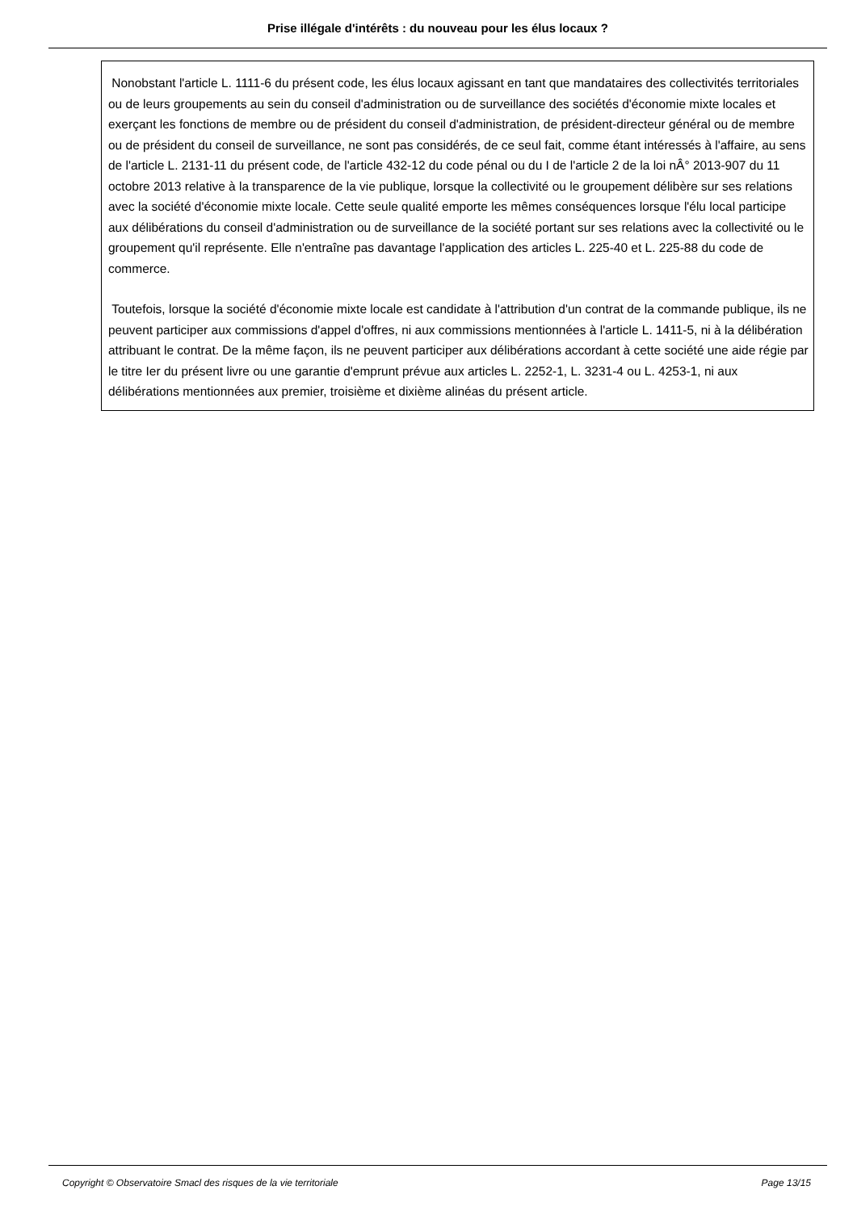Prise illégale d'intérêts : du nouveau pour les élus locaux ?
Nonobstant l'article L. 1111-6 du présent code, les élus locaux agissant en tant que mandataires des collectivités territoriales ou de leurs groupements au sein du conseil d'administration ou de surveillance des sociétés d'économie mixte locales et exerçant les fonctions de membre ou de président du conseil d'administration, de président-directeur général ou de membre ou de président du conseil de surveillance, ne sont pas considérés, de ce seul fait, comme étant intéressés à l'affaire, au sens de l'article L. 2131-11 du présent code, de l'article 432-12 du code pénal ou du I de l'article 2 de la loi nÂ° 2013-907 du 11 octobre 2013 relative à la transparence de la vie publique, lorsque la collectivité ou le groupement délibère sur ses relations avec la société d'économie mixte locale. Cette seule qualité emporte les mêmes conséquences lorsque l'élu local participe aux délibérations du conseil d'administration ou de surveillance de la société portant sur ses relations avec la collectivité ou le groupement qu'il représente. Elle n'entraîne pas davantage l'application des articles L. 225-40 et L. 225-88 du code de commerce.
Toutefois, lorsque la société d'économie mixte locale est candidate à l'attribution d'un contrat de la commande publique, ils ne peuvent participer aux commissions d'appel d'offres, ni aux commissions mentionnées à l'article L. 1411-5, ni à la délibération attribuant le contrat. De la même façon, ils ne peuvent participer aux délibérations accordant à cette société une aide régie par le titre Ier du présent livre ou une garantie d'emprunt prévue aux articles L. 2252-1, L. 3231-4 ou L. 4253-1, ni aux délibérations mentionnées aux premier, troisième et dixième alinéas du présent article.
Copyright © Observatoire Smacl des risques de la vie territoriale Page 13/15